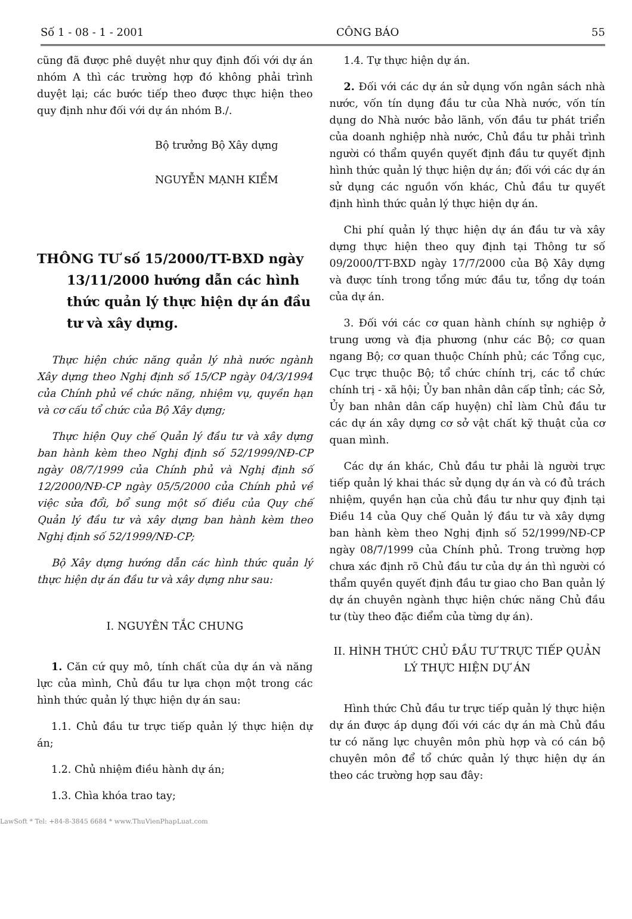Số 1 - 08 - 1 - 2001 CÔNG BÁO 55
cũng đã được phê duyệt như quy định đối với dự án nhóm A thì các trường hợp đó không phải trình duyệt lại; các bước tiếp theo được thực hiện theo quy định như đối với dự án nhóm B./.
Bộ trưởng Bộ Xây dựng
NGUYỄN MẠNH KIỂM
THÔNG TƯ số 15/2000/TT-BXD ngày 13/11/2000 hướng dẫn các hình thức quản lý thực hiện dự án đầu tư và xây dựng.
Thực hiện chức năng quản lý nhà nước ngành Xây dựng theo Nghị định số 15/CP ngày 04/3/1994 của Chính phủ về chức năng, nhiệm vụ, quyền hạn và cơ cấu tổ chức của Bộ Xây dựng;
Thực hiện Quy chế Quản lý đầu tư và xây dựng ban hành kèm theo Nghị định số 52/1999/NĐ-CP ngày 08/7/1999 của Chính phủ và Nghị định số 12/2000/NĐ-CP ngày 05/5/2000 của Chính phủ về việc sửa đổi, bổ sung một số điều của Quy chế Quản lý đầu tư và xây dựng ban hành kèm theo Nghị định số 52/1999/NĐ-CP;
Bộ Xây dựng hướng dẫn các hình thức quản lý thực hiện dự án đầu tư và xây dựng như sau:
I. NGUYÊN TẮC CHUNG
1. Căn cứ quy mô, tính chất của dự án và năng lực của mình, Chủ đầu tư lựa chọn một trong các hình thức quản lý thực hiện dự án sau:
1.1. Chủ đầu tư trực tiếp quản lý thực hiện dự án;
1.2. Chủ nhiệm điều hành dự án;
1.3. Chìa khóa trao tay;
1.4. Tự thực hiện dự án.
2. Đối với các dự án sử dụng vốn ngân sách nhà nước, vốn tín dụng đầu tư của Nhà nước, vốn tín dụng do Nhà nước bảo lãnh, vốn đầu tư phát triển của doanh nghiệp nhà nước, Chủ đầu tư phải trình người có thẩm quyền quyết định đầu tư quyết định hình thức quản lý thực hiện dự án; đối với các dự án sử dụng các nguồn vốn khác, Chủ đầu tư quyết định hình thức quản lý thực hiện dự án.
Chi phí quản lý thực hiện dự án đầu tư và xây dựng thực hiện theo quy định tại Thông tư số 09/2000/TT-BXD ngày 17/7/2000 của Bộ Xây dựng và được tính trong tổng mức đầu tư, tổng dự toán của dự án.
3. Đối với các cơ quan hành chính sự nghiệp ở trung ương và địa phương (như các Bộ; cơ quan ngang Bộ; cơ quan thuộc Chính phủ; các Tổng cục, Cục trực thuộc Bộ; tổ chức chính trị, các tổ chức chính trị - xã hội; Ủy ban nhân dân cấp tỉnh; các Sở, Ủy ban nhân dân cấp huyện) chỉ làm Chủ đầu tư các dự án xây dựng cơ sở vật chất kỹ thuật của cơ quan mình.
Các dự án khác, Chủ đầu tư phải là người trực tiếp quản lý khai thác sử dụng dự án và có đủ trách nhiệm, quyền hạn của chủ đầu tư như quy định tại Điều 14 của Quy chế Quản lý đầu tư và xây dựng ban hành kèm theo Nghị định số 52/1999/NĐ-CP ngày 08/7/1999 của Chính phủ. Trong trường hợp chưa xác định rõ Chủ đầu tư của dự án thì người có thẩm quyền quyết định đầu tư giao cho Ban quản lý dự án chuyên ngành thực hiện chức năng Chủ đầu tư (tùy theo đặc điểm của từng dự án).
II. HÌNH THỨC CHỦ ĐẦU TƯ TRỰC TIẾP QUẢN LÝ THỰC HIỆN DỰ ÁN
Hình thức Chủ đầu tư trực tiếp quản lý thực hiện dự án được áp dụng đối với các dự án mà Chủ đầu tư có năng lực chuyên môn phù hợp và có cán bộ chuyên môn để tổ chức quản lý thực hiện dự án theo các trường hợp sau đây:
LawSoft * Tel: +84-8-3845 6684 * www.ThuVienPhapLuat.com